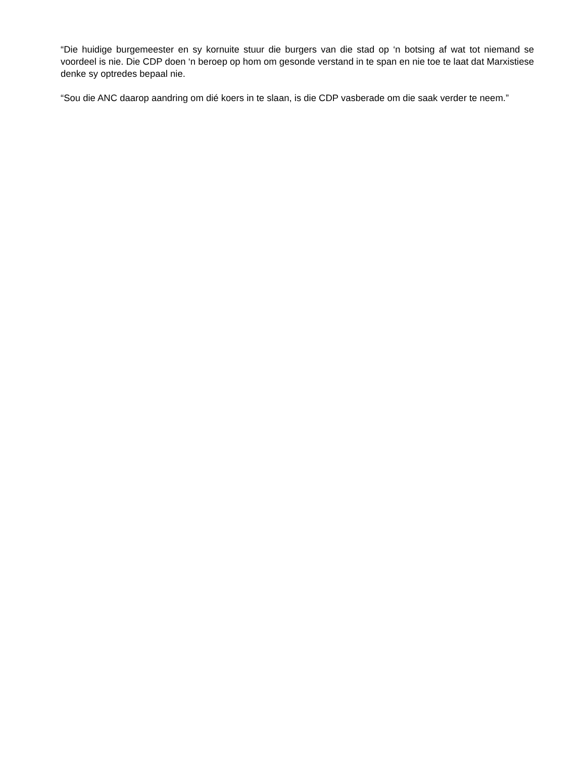“Die huidige burgemeester en sy kornuite stuur die burgers van die stad op ‘n botsing af wat tot niemand se voordeel is nie. Die CDP doen ‘n beroep op hom om gesonde verstand in te span en nie toe te laat dat Marxistiese denke sy optredes bepaal nie.
“Sou die ANC daarop aandring om dié koers in te slaan, is die CDP vasberade om die saak verder te neem.”